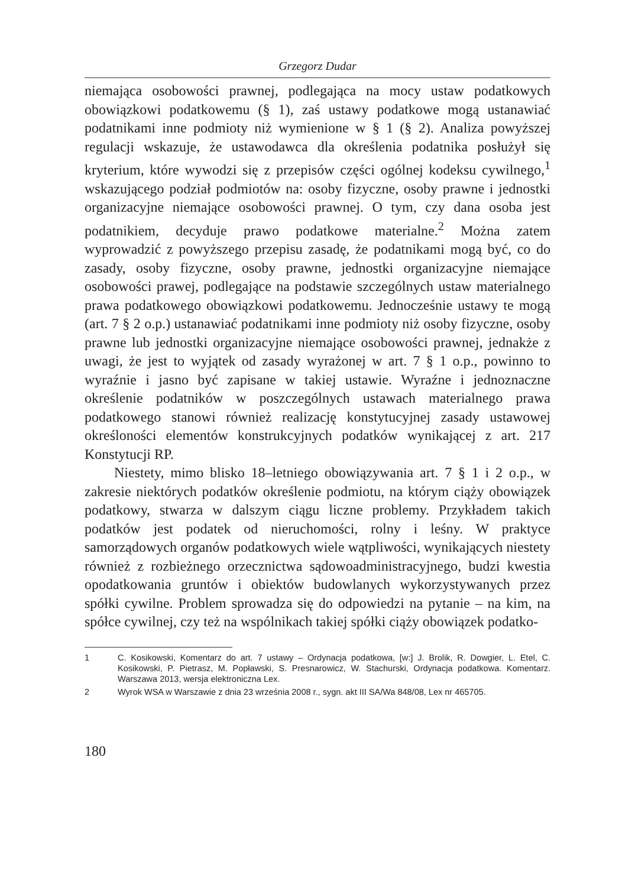Grzegorz Dudar
niemająca osobowości prawnej, podlegająca na mocy ustaw podatkowych obowiązkowi podatkowemu (§ 1), zaś ustawy podatkowe mogą ustanawiać podatnikami inne podmioty niż wymienione w § 1 (§ 2). Analiza powyższej regulacji wskazuje, że ustawodawca dla określenia podatnika posłużył się kryterium, które wywodzi się z przepisów części ogólnej kodeksu cywilnego,<sup>1</sup> wskazującego podział podmiotów na: osoby fizyczne, osoby prawne i jednostki organizacyjne niemające osobowości prawnej. O tym, czy dana osoba jest podatnikiem, decyduje prawo podatkowe materialne.<sup>2</sup> Można zatem wyprowadzić z powyższego przepisu zasadę, że podatnikami mogą być, co do zasady, osoby fizyczne, osoby prawne, jednostki organizacyjne niemające osobowości prawej, podlegające na podstawie szczególnych ustaw materialnego prawa podatkowego obowiązkowi podatkowemu. Jednocześnie ustawy te mogą (art. 7 § 2 o.p.) ustanawiać podatnikami inne podmioty niż osoby fizyczne, osoby prawne lub jednostki organizacyjne niemające osobowości prawnej, jednakże z uwagi, że jest to wyjątek od zasady wyrażonej w art. 7 § 1 o.p., powinno to wyraźnie i jasno być zapisane w takiej ustawie. Wyraźne i jednoznaczne określenie podatników w poszczególnych ustawach materialnego prawa podatkowego stanowi również realizację konstytucyjnej zasady ustawowej określoności elementów konstrukcyjnych podatków wynikającej z art. 217 Konstytucji RP.
Niestety, mimo blisko 18–letniego obowiązywania art. 7 § 1 i 2 o.p., w zakresie niektórych podatków określenie podmiotu, na którym ciąży obowiązek podatkowy, stwarza w dalszym ciągu liczne problemy. Przykładem takich podatków jest podatek od nieruchomości, rolny i leśny. W praktyce samorządowych organów podatkowych wiele wątpliwości, wynikających niestety również z rozbieżnego orzecznictwa sądowoadministracyjnego, budzi kwestia opodatkowania gruntów i obiektów budowlanych wykorzystywanych przez spółki cywilne. Problem sprowadza się do odpowiedzi na pytanie – na kim, na spółce cywilnej, czy też na wspólnikach takiej spółki ciąży obowiązek podatko-
1 C. Kosikowski, Komentarz do art. 7 ustawy – Ordynacja podatkowa, [w:] J. Brolik, R. Dowgier, L. Etel, C. Kosikowski, P. Pietrasz, M. Popławski, S. Presnarowicz, W. Stachurski, Ordynacja podatkowa. Komentarz. Warszawa 2013, wersja elektroniczna Lex.
2 Wyrok WSA w Warszawie z dnia 23 września 2008 r., sygn. akt III SA/Wa 848/08, Lex nr 465705.
180